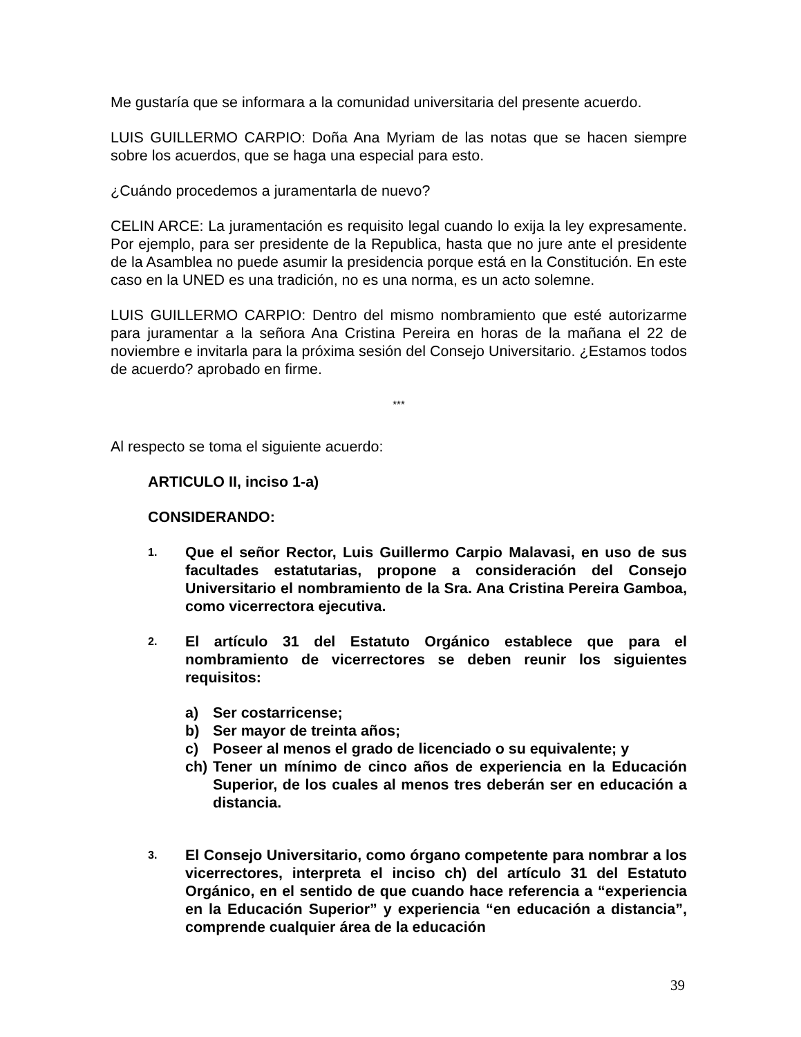Me gustaría que se informara a la comunidad universitaria del presente acuerdo.
LUIS GUILLERMO CARPIO: Doña Ana Myriam de las notas que se hacen siempre sobre los acuerdos, que se haga una especial para esto.
¿Cuándo procedemos a juramentarla de nuevo?
CELIN ARCE: La juramentación es requisito legal cuando lo exija la ley expresamente. Por ejemplo, para ser presidente de la Republica, hasta que no jure ante el presidente de la Asamblea no puede asumir la presidencia porque está en la Constitución. En este caso en la UNED es una tradición, no es una norma, es un acto solemne.
LUIS GUILLERMO CARPIO: Dentro del mismo nombramiento que esté autorizarme para juramentar a la señora Ana Cristina Pereira en horas de la mañana el 22 de noviembre e invitarla para la próxima sesión del Consejo Universitario. ¿Estamos todos de acuerdo? aprobado en firme.
***
Al respecto se toma el siguiente acuerdo:
ARTICULO II, inciso 1-a)
CONSIDERANDO:
1.
Que el señor Rector, Luis Guillermo Carpio Malavasi, en uso de sus facultades estatutarias, propone a consideración del Consejo Universitario el nombramiento de la Sra. Ana Cristina Pereira Gamboa, como vicerrectora ejecutiva.
2.
El artículo 31 del Estatuto Orgánico establece que para el nombramiento de vicerrectores se deben reunir los siguientes requisitos:
a) Ser costarricense;
b) Ser mayor de treinta años;
c) Poseer al menos el grado de licenciado o su equivalente; y
ch) Tener un mínimo de cinco años de experiencia en la Educación Superior, de los cuales al menos tres deberán ser en educación a distancia.
3.
El Consejo Universitario, como órgano competente para nombrar a los vicerrectores, interpreta el inciso ch) del artículo 31 del Estatuto Orgánico, en el sentido de que cuando hace referencia a “experiencia en la Educación Superior” y experiencia “en educación a distancia”, comprende cualquier área de la educación
39